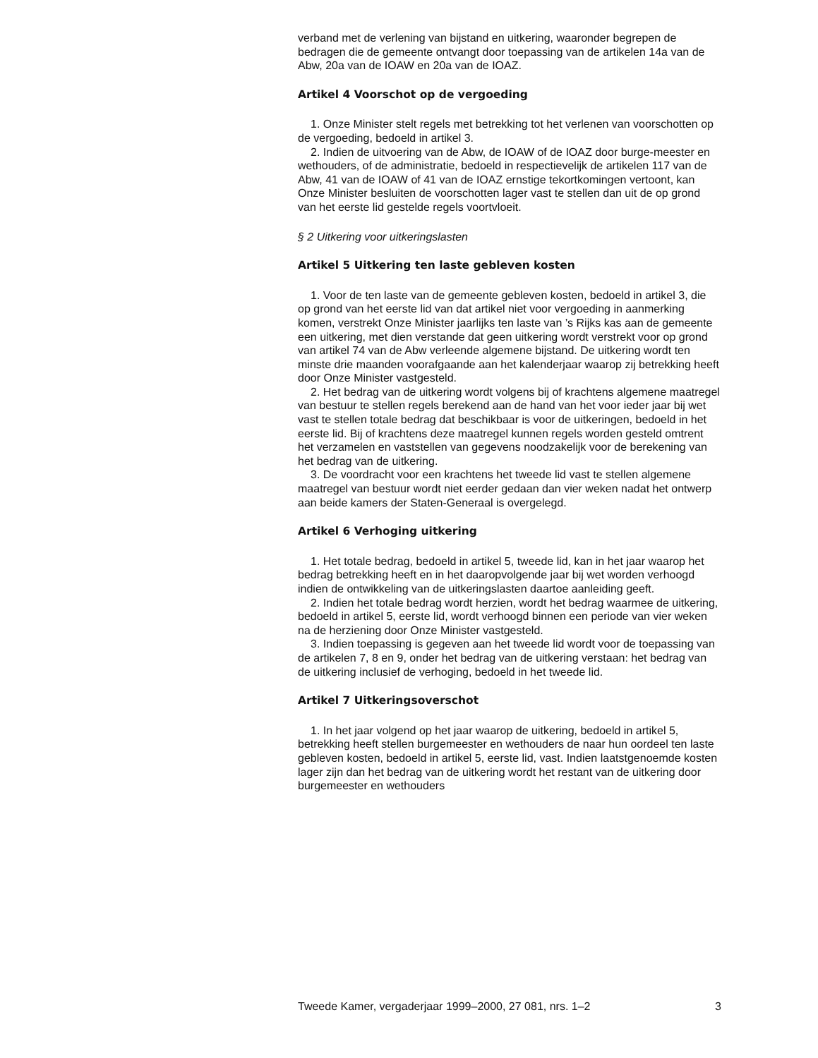verband met de verlening van bijstand en uitkering, waaronder begrepen de bedragen die de gemeente ontvangt door toepassing van de artikelen 14a van de Abw, 20a van de IOAW en 20a van de IOAZ.
Artikel 4 Voorschot op de vergoeding
1. Onze Minister stelt regels met betrekking tot het verlenen van voorschotten op de vergoeding, bedoeld in artikel 3.
2. Indien de uitvoering van de Abw, de IOAW of de IOAZ door burge-meester en wethouders, of de administratie, bedoeld in respectievelijk de artikelen 117 van de Abw, 41 van de IOAW of 41 van de IOAZ ernstige tekortkomingen vertoont, kan Onze Minister besluiten de voorschotten lager vast te stellen dan uit de op grond van het eerste lid gestelde regels voortvloeit.
§ 2 Uitkering voor uitkeringslasten
Artikel 5 Uitkering ten laste gebleven kosten
1. Voor de ten laste van de gemeente gebleven kosten, bedoeld in artikel 3, die op grond van het eerste lid van dat artikel niet voor vergoeding in aanmerking komen, verstrekt Onze Minister jaarlijks ten laste van ’s Rijks kas aan de gemeente een uitkering, met dien verstande dat geen uitkering wordt verstrekt voor op grond van artikel 74 van de Abw verleende algemene bijstand. De uitkering wordt ten minste drie maanden voorafgaande aan het kalenderjaar waarop zij betrekking heeft door Onze Minister vastgesteld.
2. Het bedrag van de uitkering wordt volgens bij of krachtens algemene maatregel van bestuur te stellen regels berekend aan de hand van het voor ieder jaar bij wet vast te stellen totale bedrag dat beschikbaar is voor de uitkeringen, bedoeld in het eerste lid. Bij of krachtens deze maatregel kunnen regels worden gesteld omtrent het verzamelen en vaststellen van gegevens noodzakelijk voor de berekening van het bedrag van de uitkering.
3. De voordracht voor een krachtens het tweede lid vast te stellen algemene maatregel van bestuur wordt niet eerder gedaan dan vier weken nadat het ontwerp aan beide kamers der Staten-Generaal is overgelegd.
Artikel 6 Verhoging uitkering
1. Het totale bedrag, bedoeld in artikel 5, tweede lid, kan in het jaar waarop het bedrag betrekking heeft en in het daaropvolgende jaar bij wet worden verhoogd indien de ontwikkeling van de uitkeringslasten daartoe aanleiding geeft.
2. Indien het totale bedrag wordt herzien, wordt het bedrag waarmee de uitkering, bedoeld in artikel 5, eerste lid, wordt verhoogd binnen een periode van vier weken na de herziening door Onze Minister vastgesteld.
3. Indien toepassing is gegeven aan het tweede lid wordt voor de toepassing van de artikelen 7, 8 en 9, onder het bedrag van de uitkering verstaan: het bedrag van de uitkering inclusief de verhoging, bedoeld in het tweede lid.
Artikel 7 Uitkeringsoverschot
1. In het jaar volgend op het jaar waarop de uitkering, bedoeld in artikel 5, betrekking heeft stellen burgemeester en wethouders de naar hun oordeel ten laste gebleven kosten, bedoeld in artikel 5, eerste lid, vast. Indien laatstgenoemde kosten lager zijn dan het bedrag van de uitkering wordt het restant van de uitkering door burgemeester en wethouders
Tweede Kamer, vergaderjaar 1999–2000, 27 081, nrs. 1–2 3